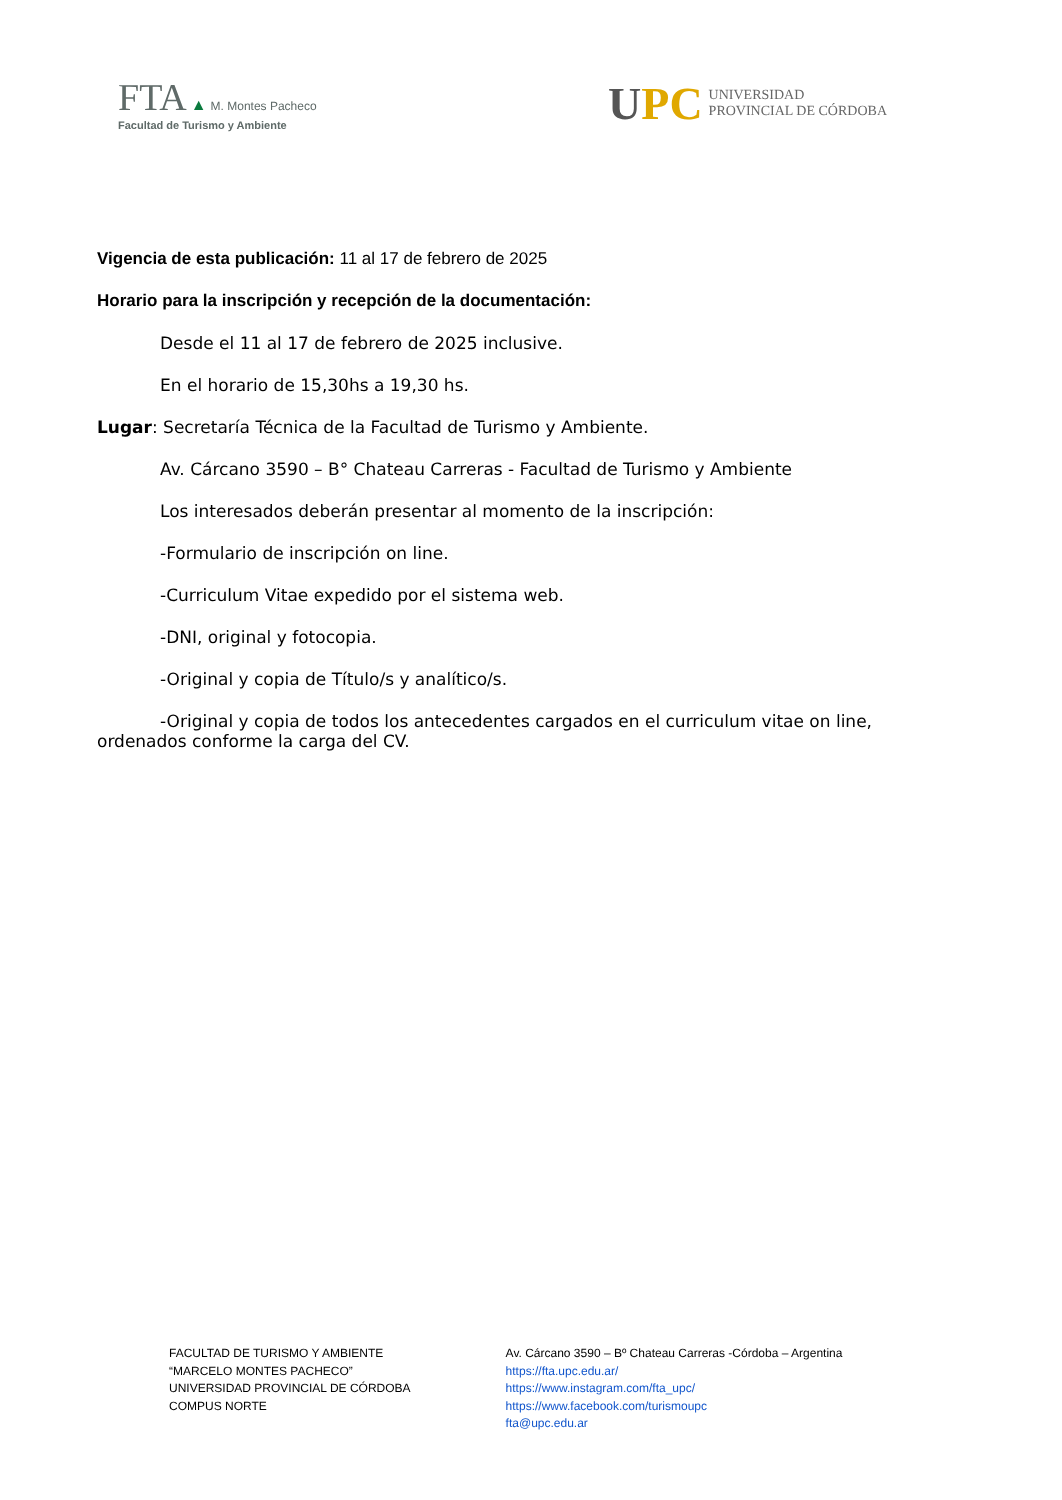FTA ▲ M. Montes Pacheco
Facultad de Turismo y Ambiente
UPC
UNIVERSIDAD
PROVINCIAL DE CÓRDOBA
Vigencia de esta publicación: 11 al 17 de febrero de 2025
Horario para la inscripción y recepción de la documentación:
Desde el 11 al 17 de febrero de 2025 inclusive.
En el horario de 15,30hs a 19,30 hs.
Lugar: Secretaría Técnica de la Facultad de Turismo y Ambiente.
Av. Cárcano 3590 – B° Chateau Carreras - Facultad de Turismo y Ambiente
Los interesados deberán presentar al momento de la inscripción:
-Formulario de inscripción on line.
-Curriculum Vitae expedido por el sistema web.
-DNI, original y fotocopia.
-Original y copia de Título/s y analítico/s.
-Original y copia de todos los antecedentes cargados en el curriculum vitae on line, ordenados conforme la carga del CV.
FACULTAD DE TURISMO Y AMBIENTE
“MARCELO MONTES PACHECO”
UNIVERSIDAD PROVINCIAL DE CÓRDOBA
COMPUS NORTE
Av. Cárcano 3590 – Bº Chateau Carreras -Córdoba – Argentina
https://fta.upc.edu.ar/
https://www.instagram.com/fta_upc/
https://www.facebook.com/turismoupc
fta@upc.edu.ar